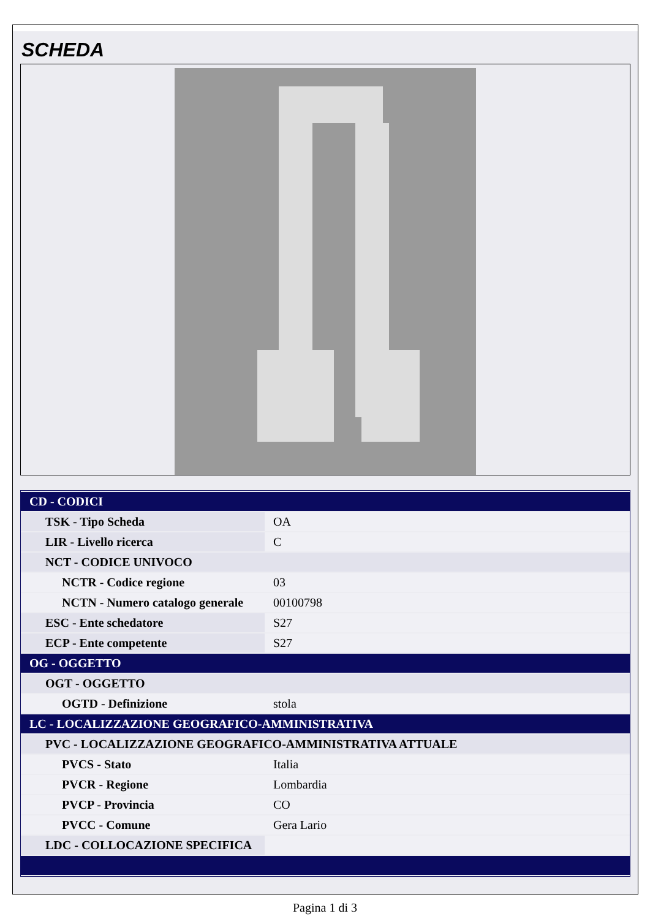SCHEDA
| CD - CODICI | |
| TSK - Tipo Scheda | OA |
| LIR - Livello ricerca | C |
| NCT - CODICE UNIVOCO | |
| NCTR - Codice regione | 03 |
| NCTN - Numero catalogo generale | 00100798 |
| ESC - Ente schedatore | S27 |
| ECP - Ente competente | S27 |
| OG - OGGETTO | |
| OGT - OGGETTO | |
| OGTD - Definizione | stola |
| LC - LOCALIZZAZIONE GEOGRAFICO-AMMINISTRATIVA | |
| PVC - LOCALIZZAZIONE GEOGRAFICO-AMMINISTRATIVA ATTUALE | |
| PVCS - Stato | Italia |
| PVCR - Regione | Lombardia |
| PVCP - Provincia | CO |
| PVCC - Comune | Gera Lario |
| LDC - COLLOCAZIONE SPECIFICA | |
Pagina 1 di 3